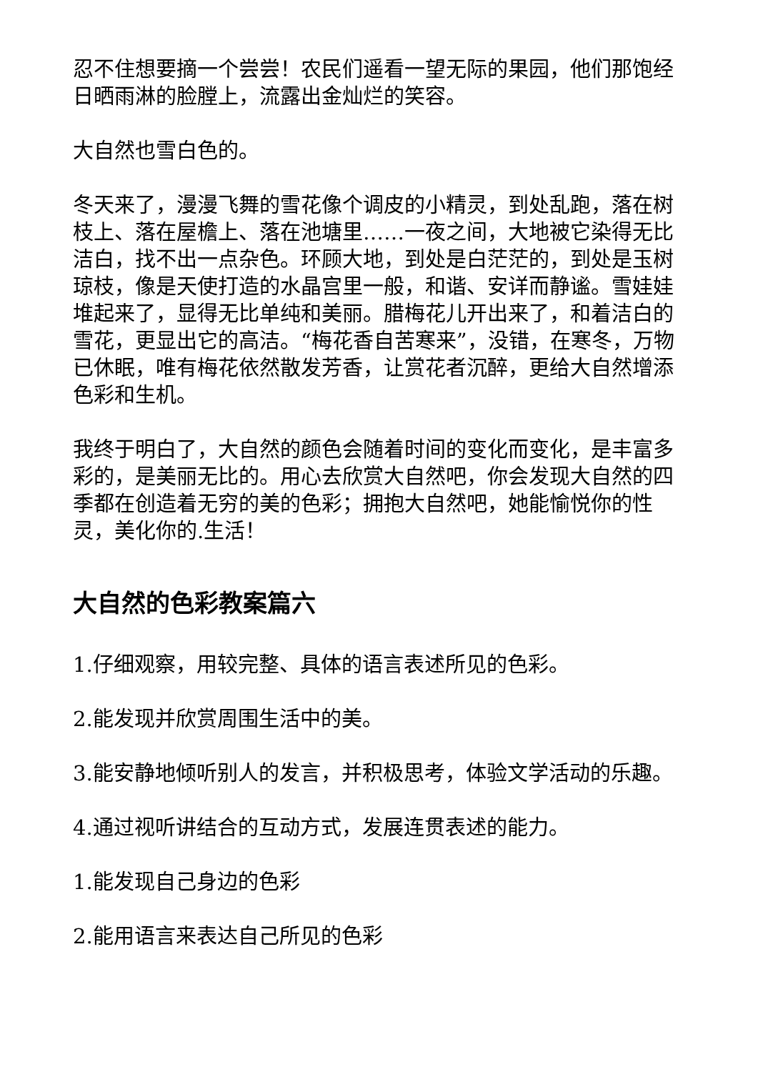忍不住想要摘一个尝尝！农民们遥看一望无际的果园，他们那饱经日晒雨淋的脸膛上，流露出金灿烂的笑容。
大自然也雪白色的。
冬天来了，漫漫飞舞的雪花像个调皮的小精灵，到处乱跑，落在树枝上、落在屋檐上、落在池塘里……一夜之间，大地被它染得无比洁白，找不出一点杂色。环顾大地，到处是白茫茫的，到处是玉树琼枝，像是天使打造的水晶宫里一般，和谐、安详而静谧。雪娃娃堆起来了，显得无比单纯和美丽。腊梅花儿开出来了，和着洁白的雪花，更显出它的高洁。“梅花香自苦寒来”，没错，在寒冬，万物已休眠，唯有梅花依然散发芳香，让赏花者沉醉，更给大自然增添色彩和生机。
我终于明白了，大自然的颜色会随着时间的变化而变化，是丰富多彩的，是美丽无比的。用心去欣赏大自然吧，你会发现大自然的四季都在创造着无穷的美的色彩；拥抱大自然吧，她能愉悦你的性灵，美化你的.生活！
大自然的色彩教案篇六
1.仔细观察，用较完整、具体的语言表述所见的色彩。
2.能发现并欣赏周围生活中的美。
3.能安静地倾听别人的发言，并积极思考，体验文学活动的乐趣。
4.通过视听讲结合的互动方式，发展连贯表述的能力。
1.能发现自己身边的色彩
2.能用语言来表达自己所见的色彩